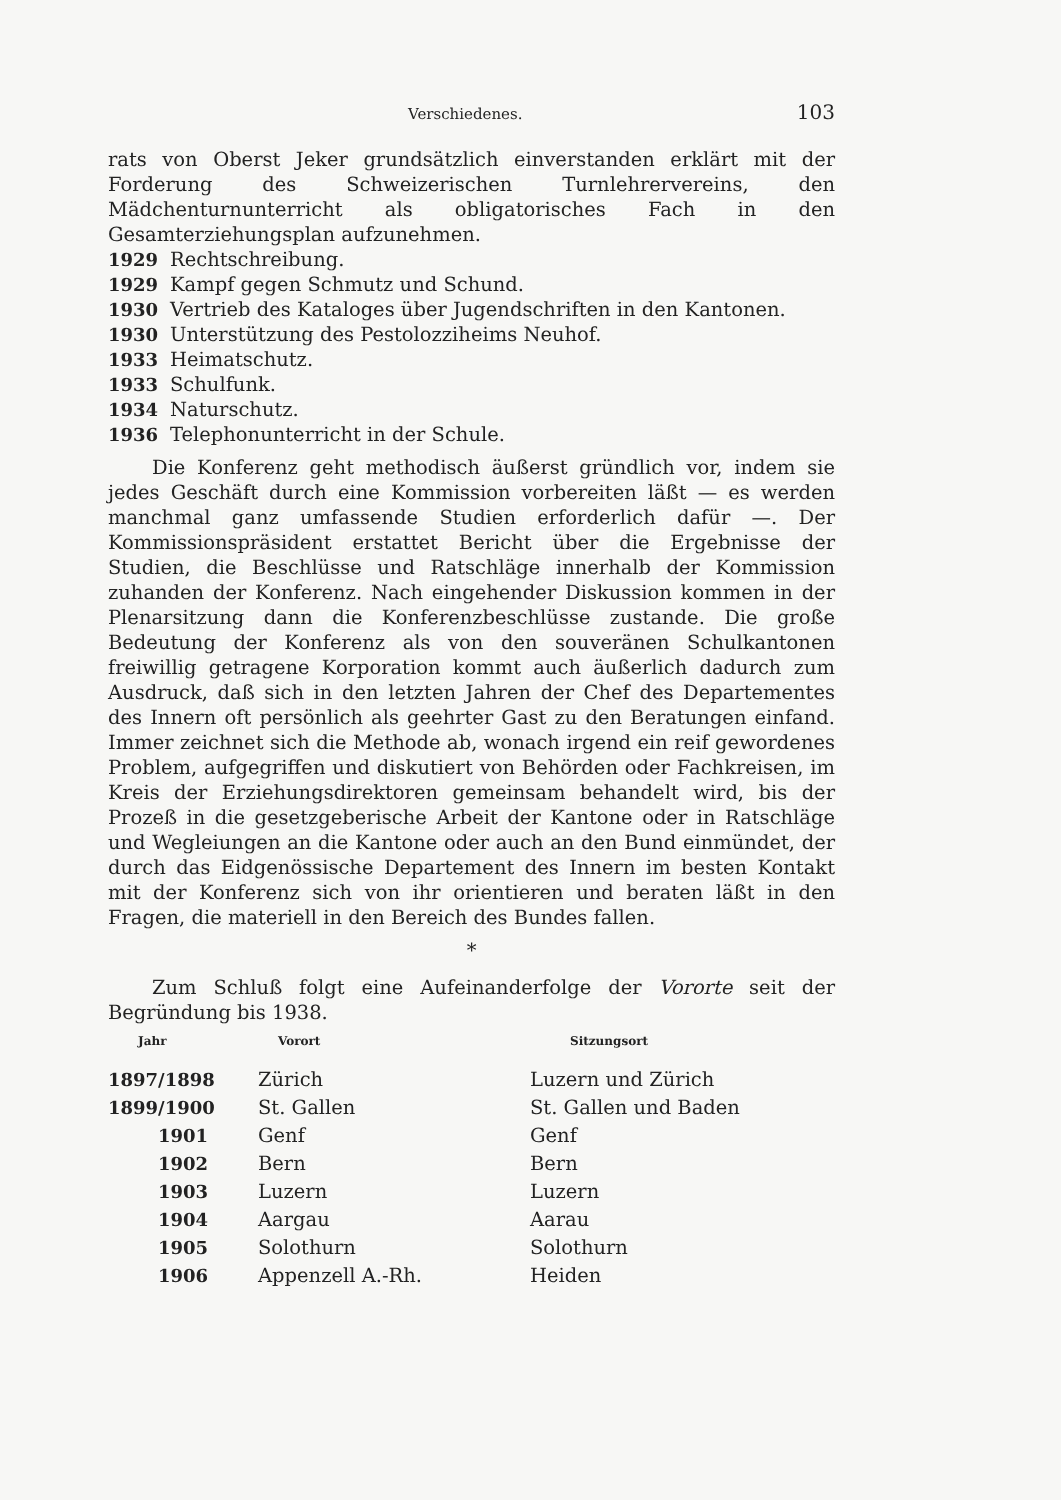Verschiedenes. 103
rats von Oberst Jeker grundsätzlich einverstanden erklärt mit der Forderung des Schweizerischen Turnlehrervereins, den Mädchenturnunterricht als obligatorisches Fach in den Gesamterziehungsplan aufzunehmen.
1929 Rechtschreibung.
1929 Kampf gegen Schmutz und Schund.
1930 Vertrieb des Kataloges über Jugendschriften in den Kantonen.
1930 Unterstützung des Pestolozziheims Neuhof.
1933 Heimatschutz.
1933 Schulfunk.
1934 Naturschutz.
1936 Telephonunterricht in der Schule.
Die Konferenz geht methodisch äußerst gründlich vor, indem sie jedes Geschäft durch eine Kommission vorbereiten läßt — es werden manchmal ganz umfassende Studien erforderlich dafür —. Der Kommissionspräsident erstattet Bericht über die Ergebnisse der Studien, die Beschlüsse und Ratschläge innerhalb der Kommission zuhanden der Konferenz. Nach eingehender Diskussion kommen in der Plenarsitzung dann die Konferenzbeschlüsse zustande. Die große Bedeutung der Konferenz als von den souveränen Schulkantonen freiwillig getragene Korporation kommt auch äußerlich dadurch zum Ausdruck, daß sich in den letzten Jahren der Chef des Departementes des Innern oft persönlich als geehrter Gast zu den Beratungen einfand. Immer zeichnet sich die Methode ab, wonach irgend ein reif gewordenes Problem, aufgegriffen und diskutiert von Behörden oder Fachkreisen, im Kreis der Erziehungsdirektoren gemeinsam behandelt wird, bis der Prozeß in die gesetzgeberische Arbeit der Kantone oder in Ratschläge und Wegleiungen an die Kantone oder auch an den Bund einmündet, der durch das Eidgenössische Departement des Innern im besten Kontakt mit der Konferenz sich von ihr orientieren und beraten läßt in den Fragen, die materiell in den Bereich des Bundes fallen.
*
Zum Schluß folgt eine Aufeinanderfolge der Vororte seit der Begründung bis 1938.
| Jahr | Vorort | Sitzungsort |
| --- | --- | --- |
| 1897/1898 | Zürich | Luzern und Zürich |
| 1899/1900 | St. Gallen | St. Gallen und Baden |
| 1901 | Genf | Genf |
| 1902 | Bern | Bern |
| 1903 | Luzern | Luzern |
| 1904 | Aargau | Aarau |
| 1905 | Solothurn | Solothurn |
| 1906 | Appenzell A.-Rh. | Heiden |